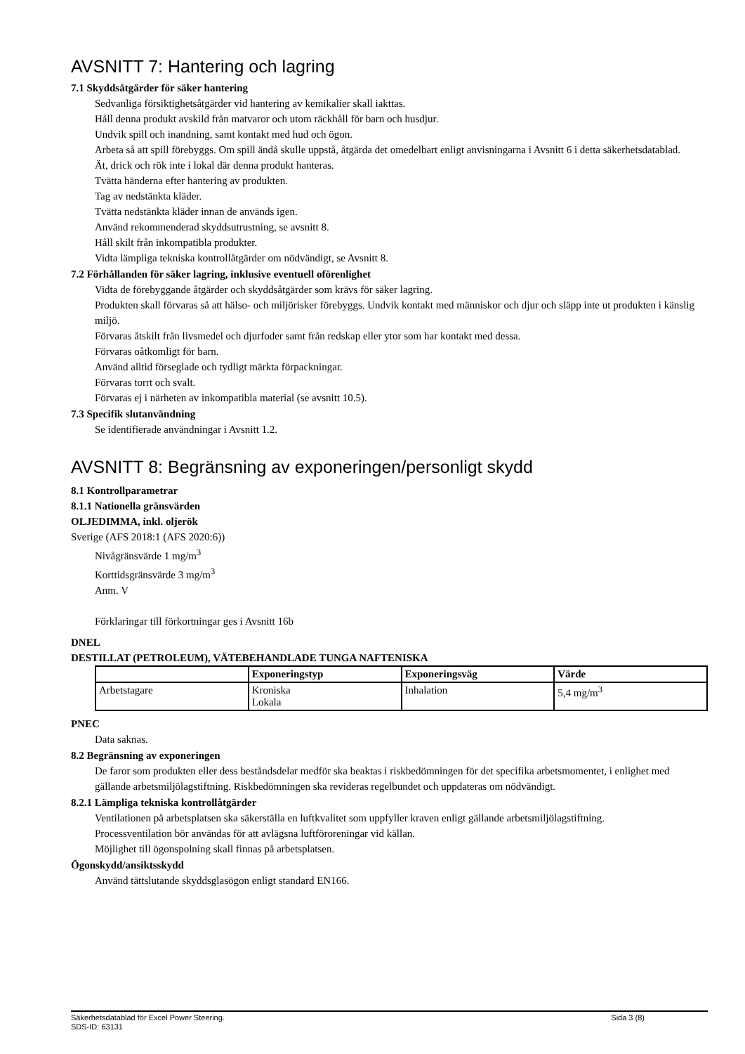AVSNITT 7: Hantering och lagring
7.1 Skyddsåtgärder för säker hantering
Sedvanliga försiktighetsåtgärder vid hantering av kemikalier skall iakttas.
Håll denna produkt avskild från matvaror och utom räckhåll för barn och husdjur.
Undvik spill och inandning, samt kontakt med hud och ögon.
Arbeta så att spill förebyggs. Om spill ändå skulle uppstå, åtgärda det omedelbart enligt anvisningarna i Avsnitt 6 i detta säkerhetsdatablad.
Ät, drick och rök inte i lokal där denna produkt hanteras.
Tvätta händerna efter hantering av produkten.
Tag av nedstänkta kläder.
Tvätta nedstänkta kläder innan de används igen.
Använd rekommenderad skyddsutrustning, se avsnitt 8.
Håll skilt från inkompatibla produkter.
Vidta lämpliga tekniska kontrollåtgärder om nödvändigt, se Avsnitt 8.
7.2 Förhållanden för säker lagring, inklusive eventuell oförenlighet
Vidta de förebyggande åtgärder och skyddsåtgärder som krävs för säker lagring.
Produkten skall förvaras så att hälso- och miljörisker förebyggs. Undvik kontakt med människor och djur och släpp inte ut produkten i känslig miljö.
Förvaras åtskilt från livsmedel och djurfoder samt från redskap eller ytor som har kontakt med dessa.
Förvaras oåtkomligt för barn.
Använd alltid förseglade och tydligt märkta förpackningar.
Förvaras torrt och svalt.
Förvaras ej i närheten av inkompatibla material (se avsnitt 10.5).
7.3 Specifik slutanvändning
Se identifierade användningar i Avsnitt 1.2.
AVSNITT 8: Begränsning av exponeringen/personligt skydd
8.1 Kontrollparametrar
8.1.1 Nationella gränsvärden
OLJEDIMMA, inkl. oljerök
Sverige (AFS 2018:1 (AFS 2020:6))
Nivågränsvärde 1 mg/m<sup>3</sup>
Korttidsgränsvärde 3 mg/m<sup>3</sup>
Anm. V
Förklaringar till förkortningar ges i Avsnitt 16b
DNEL
DESTILLAT (PETROLEUM), VÄTEBEHANDLADE TUNGA NAFTENISKA
| | Exponeringstyp | Exponeringsväg | Värde |
| --- | --- | --- | --- |
| Arbetstagare | Kroniska Lokala | Inhalation | 5,4 mg/m<sup>3</sup> |
PNEC
Data saknas.
8.2 Begränsning av exponeringen
De faror som produkten eller dess beståndsdelar medför ska beaktas i riskbedömningen för det specifika arbetsmomentet, i enlighet med gällande arbetsmiljölagstiftning. Riskbedömningen ska revideras regelbundet och uppdateras om nödvändigt.
8.2.1 Lämpliga tekniska kontrollåtgärder
Ventilationen på arbetsplatsen ska säkerställa en luftkvalitet som uppfyller kraven enligt gällande arbetsmiljölagstiftning.
Processventilation bör användas för att avlägsna luftföroreningar vid källan.
Möjlighet till ögonspolning skall finnas på arbetsplatsen.
Ögonskydd/ansiktsskydd
Använd tättslutande skyddsglasögon enligt standard EN166.
Säkerhetsdatablad för Excel Power Steering. Sida 3 (8)
SDS-ID: 63131